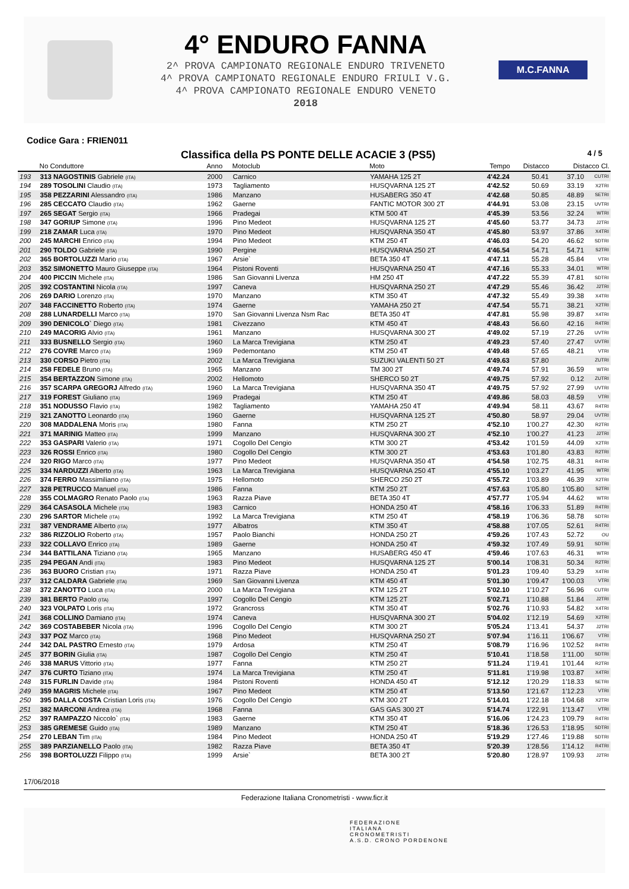4° ENDURO FANNA
2^ PROVA CAMPIONATO REGIONALE ENDURO TRIVENETO
4^ PROVA CAMPIONATO REGIONALE ENDURO FRIULI V.G.
4^ PROVA CAMPIONATO REGIONALE ENDURO VENETO
2018
M.C.FANNA
Codice Gara : FRIEN011
Classifica della PS PONTE DELLE ACACIE 3 (PS5) 4 / 5
| | No Conduttore | Anno | Motoclub | Moto | Tempo | Distacco | Distacco Cl. | |
| --- | --- | --- | --- | --- | --- | --- | --- | --- |
| 193 | 313 NAGOSTINIS Gabriele (ITA) | 2000 | Carnico | YAMAHA 125 2T | 4'42.24 | 50.41 | 37.10 | CUTRI |
| 194 | 289 TOSOLINI Claudio (ITA) | 1973 | Tagliamento | HUSQVARNA 125 2T | 4'42.52 | 50.69 | 33.19 | X2TRI |
| 195 | 358 PEZZARINI Alessandro (ITA) | 1986 | Manzano | HUSABERG 350 4T | 4'42.68 | 50.85 | 48.89 | SETRI |
| 196 | 285 CECCATO Claudio (ITA) | 1962 | Gaerne | FANTIC MOTOR 300 2T | 4'44.91 | 53.08 | 23.15 | UVTRI |
| 197 | 265 SEGAT Sergio (ITA) | 1966 | Pradegai | KTM 500 4T | 4'45.39 | 53.56 | 32.24 | WTRI |
| 198 | 347 GORIUP Simone (ITA) | 1996 | Pino Medeot | HUSQVARNA 125 2T | 4'45.60 | 53.77 | 34.73 | J2TRI |
| 199 | 218 ZAMAR Luca (ITA) | 1970 | Pino Medeot | HUSQVARNA 350 4T | 4'45.80 | 53.97 | 37.86 | X4TRI |
| 200 | 245 MARCHI Enrico (ITA) | 1994 | Pino Medeot | KTM 250 4T | 4'46.03 | 54.20 | 46.62 | SDTRI |
| 201 | 290 TOLDO Gabriele (ITA) | 1990 | Pergine | HUSQVARNA 250 2T | 4'46.54 | 54.71 | 54.71 | S2TRI |
| 202 | 365 BORTOLUZZI Mario (ITA) | 1967 | Arsie` | BETA 350 4T | 4'47.11 | 55.28 | 45.84 | VTRI |
| 203 | 352 SIMONETTO Mauro Giuseppe (ITA) | 1964 | Pistoni Roventi | HUSQVARNA 250 4T | 4'47.16 | 55.33 | 34.01 | WTRI |
| 204 | 400 PICCIN Michele (ITA) | 1986 | San Giovanni Livenza | HM 250 4T | 4'47.22 | 55.39 | 47.81 | SDTRI |
| 205 | 392 COSTANTINI Nicola (ITA) | 1997 | Caneva | HUSQVARNA 250 2T | 4'47.29 | 55.46 | 36.42 | J2TRI |
| 206 | 269 DARIO Lorenzo (ITA) | 1970 | Manzano | KTM 350 4T | 4'47.32 | 55.49 | 39.38 | X4TRI |
| 207 | 348 FACCINETTO Roberto (ITA) | 1974 | Gaerne | YAMAHA 250 2T | 4'47.54 | 55.71 | 38.21 | X2TRI |
| 208 | 288 LUNARDELLI Marco (ITA) | 1970 | San Giovanni Livenza Nsm Rac | BETA 350 4T | 4'47.81 | 55.98 | 39.87 | X4TRI |
| 209 | 390 DENICOLO` Diego (ITA) | 1981 | Civezzano | KTM 450 4T | 4'48.43 | 56.60 | 42.16 | R4TRI |
| 210 | 249 MACORIG Alvio (ITA) | 1961 | Manzano | HUSQVARNA 300 2T | 4'49.02 | 57.19 | 27.26 | UVTRI |
| 211 | 333 BUSNELLO Sergio (ITA) | 1960 | La Marca Trevigiana | KTM 250 4T | 4'49.23 | 57.40 | 27.47 | UVTRI |
| 212 | 276 COVRE Marco (ITA) | 1969 | Pedemontano | KTM 250 4T | 4'49.48 | 57.65 | 48.21 | VTRI |
| 213 | 330 CORSO Pietro (ITA) | 2002 | La Marca Trevigiana | SUZUKI VALENTI 50 2T | 4'49.63 | 57.80 | | ZUTRI |
| 214 | 258 FEDELE Bruno (ITA) | 1965 | Manzano | TM 300 2T | 4'49.74 | 57.91 | 36.59 | WTRI |
| 215 | 354 BERTAZZON Simone (ITA) | 2002 | Hellomoto | SHERCO 50 2T | 4'49.75 | 57.92 | 0.12 | ZUTRI |
| 216 | 357 SCARPA GREGORJ Alfredo (ITA) | 1960 | La Marca Trevigiana | HUSQVARNA 350 4T | 4'49.75 | 57.92 | 27.99 | UVTRI |
| 217 | 319 FOREST Giuliano (ITA) | 1969 | Pradegai | KTM 250 4T | 4'49.86 | 58.03 | 48.59 | VTRI |
| 218 | 351 NODUSSO Flavio (ITA) | 1982 | Tagliamento | YAMAHA 250 4T | 4'49.94 | 58.11 | 43.67 | R4TRI |
| 219 | 321 ZANOTTO Leonardo (ITA) | 1960 | Gaerne | HUSQVARNA 125 2T | 4'50.80 | 58.97 | 29.04 | UVTRI |
| 220 | 308 MADDALENA Moris (ITA) | 1980 | Fanna | KTM 250 2T | 4'52.10 | 1'00.27 | 42.30 | R2TRI |
| 221 | 371 MARINIG Matteo (ITA) | 1999 | Manzano | HUSQVARNA 300 2T | 4'52.10 | 1'00.27 | 41.23 | J2TRI |
| 222 | 353 GASPARI Valerio (ITA) | 1971 | Cogollo Del Cengio | KTM 300 2T | 4'53.42 | 1'01.59 | 44.09 | X2TRI |
| 223 | 326 ROSSI Enrico (ITA) | 1980 | Cogollo Del Cengio | KTM 300 2T | 4'53.63 | 1'01.80 | 43.83 | R2TRI |
| 224 | 320 RIGO Marco (ITA) | 1977 | Pino Medeot | HUSQVARNA 350 4T | 4'54.58 | 1'02.75 | 48.31 | R4TRI |
| 225 | 334 NARDUZZI Alberto (ITA) | 1963 | La Marca Trevigiana | HUSQVARNA 250 4T | 4'55.10 | 1'03.27 | 41.95 | WTRI |
| 226 | 374 FERRO Massimiliano (ITA) | 1975 | Hellomoto | SHERCO 250 2T | 4'55.72 | 1'03.89 | 46.39 | X2TRI |
| 227 | 328 PETRUCCO Manuel (ITA) | 1986 | Fanna | KTM 250 2T | 4'57.63 | 1'05.80 | 1'05.80 | S2TRI |
| 228 | 355 COLMAGRO Renato Paolo (ITA) | 1963 | Razza Piave | BETA 350 4T | 4'57.77 | 1'05.94 | 44.62 | WTRI |
| 229 | 364 CASASOLA Michele (ITA) | 1983 | Carnico | HONDA 250 4T | 4'58.16 | 1'06.33 | 51.89 | R4TRI |
| 230 | 296 SARTOR Michele (ITA) | 1992 | La Marca Trevigiana | KTM 250 4T | 4'58.19 | 1'06.36 | 58.78 | SDTRI |
| 231 | 387 VENDRAME Alberto (ITA) | 1977 | Albatros | KTM 350 4T | 4'58.88 | 1'07.05 | 52.61 | R4TRI |
| 232 | 386 RIZZOLIO Roberto (ITA) | 1957 | Paolo Bianchi | HONDA 250 2T | 4'59.26 | 1'07.43 | 52.72 | OU |
| 233 | 322 COLLAVO Enrico (ITA) | 1989 | Gaerne | HONDA 250 4T | 4'59.32 | 1'07.49 | 59.91 | SDTRI |
| 234 | 344 BATTILANA Tiziano (ITA) | 1965 | Manzano | HUSABERG 450 4T | 4'59.46 | 1'07.63 | 46.31 | WTRI |
| 235 | 294 PEGAN Andi (ITA) | 1983 | Pino Medeot | HUSQVARNA 125 2T | 5'00.14 | 1'08.31 | 50.34 | R2TRI |
| 236 | 363 BUORO Cristian (ITA) | 1971 | Razza Piave | HONDA 250 4T | 5'01.23 | 1'09.40 | 53.29 | X4TRI |
| 237 | 312 CALDARA Gabriele (ITA) | 1969 | San Giovanni Livenza | KTM 450 4T | 5'01.30 | 1'09.47 | 1'00.03 | VTRI |
| 238 | 372 ZANOTTO Luca (ITA) | 2000 | La Marca Trevigiana | KTM 125 2T | 5'02.10 | 1'10.27 | 56.96 | CUTRI |
| 239 | 381 BERTO Paolo (ITA) | 1997 | Cogollo Del Cengio | KTM 125 2T | 5'02.71 | 1'10.88 | 51.84 | J2TRI |
| 240 | 323 VOLPATO Loris (ITA) | 1972 | Grancross | KTM 350 4T | 5'02.76 | 1'10.93 | 54.82 | X4TRI |
| 241 | 368 COLLINO Damiano (ITA) | 1974 | Caneva | HUSQVARNA 300 2T | 5'04.02 | 1'12.19 | 54.69 | X2TRI |
| 242 | 369 COSTABEBER Nicola (ITA) | 1996 | Cogollo Del Cengio | KTM 300 2T | 5'05.24 | 1'13.41 | 54.37 | J2TRI |
| 243 | 337 POZ Marco (ITA) | 1968 | Pino Medeot | HUSQVARNA 250 2T | 5'07.94 | 1'16.11 | 1'06.67 | VTRI |
| 244 | 342 DAL PASTRO Ernesto (ITA) | 1979 | Ardosa | KTM 250 4T | 5'08.79 | 1'16.96 | 1'02.52 | R4TRI |
| 245 | 377 BORIN Giulia (ITA) | 1987 | Cogollo Del Cengio | KTM 250 4T | 5'10.41 | 1'18.58 | 1'11.00 | SDTRI |
| 246 | 338 MARUS Vittorio (ITA) | 1977 | Fanna | KTM 250 2T | 5'11.24 | 1'19.41 | 1'01.44 | R2TRI |
| 247 | 376 CURTO Tiziano (ITA) | 1974 | La Marca Trevigiana | KTM 250 4T | 5'11.81 | 1'19.98 | 1'03.87 | X4TRI |
| 248 | 315 FURLIN Davide (ITA) | 1984 | Pistoni Roventi | HONDA 450 4T | 5'12.12 | 1'20.29 | 1'18.33 | SETRI |
| 249 | 359 MAGRIS Michele (ITA) | 1967 | Pino Medeot | KTM 250 4T | 5'13.50 | 1'21.67 | 1'12.23 | VTRI |
| 250 | 395 DALLA COSTA Cristian Loris (ITA) | 1976 | Cogollo Del Cengio | KTM 300 2T | 5'14.01 | 1'22.18 | 1'04.68 | X2TRI |
| 251 | 382 MARCONI Andrea (ITA) | 1968 | Fanna | GAS GAS 300 2T | 5'14.74 | 1'22.91 | 1'13.47 | VTRI |
| 252 | 397 RAMPAZZO Niccolo` (ITA) | 1983 | Gaerne | KTM 350 4T | 5'16.06 | 1'24.23 | 1'09.79 | R4TRI |
| 253 | 385 GREMESE Guido (ITA) | 1989 | Manzano | KTM 250 4T | 5'18.36 | 1'26.53 | 1'18.95 | SDTRI |
| 254 | 270 LEBAN Tim (ITA) | 1984 | Pino Medeot | HONDA 250 4T | 5'19.29 | 1'27.46 | 1'19.88 | SDTRI |
| 255 | 389 PARZIANELLO Paolo (ITA) | 1982 | Razza Piave | BETA 350 4T | 5'20.39 | 1'28.56 | 1'14.12 | R4TRI |
| 256 | 398 BORTOLUZZI Filippo (ITA) | 1999 | Arsie` | BETA 300 2T | 5'20.80 | 1'28.97 | 1'09.93 | J2TRI |
17/06/2018
Federazione Italiana Cronometristi - www.ficr.it
FEDERAZIONE
ITALIANA
CRONOMETRISTI
A.S.D. CRONO PORDENONE